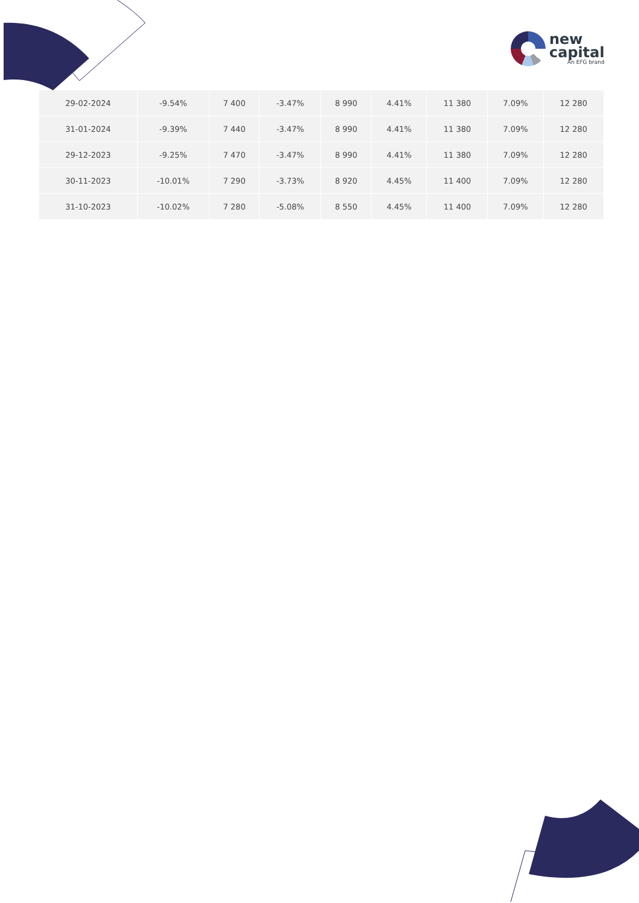new
capital
An EFG brand
| 29-02-2024 | -9.54% | 7 400 | -3.47% | 8 990 | 4.41% | 11 380 | 7.09% | 12 280 |
| 31-01-2024 | -9.39% | 7 440 | -3.47% | 8 990 | 4.41% | 11 380 | 7.09% | 12 280 |
| 29-12-2023 | -9.25% | 7 470 | -3.47% | 8 990 | 4.41% | 11 380 | 7.09% | 12 280 |
| 30-11-2023 | -10.01% | 7 290 | -3.73% | 8 920 | 4.45% | 11 400 | 7.09% | 12 280 |
| 31-10-2023 | -10.02% | 7 280 | -5.08% | 8 550 | 4.45% | 11 400 | 7.09% | 12 280 |